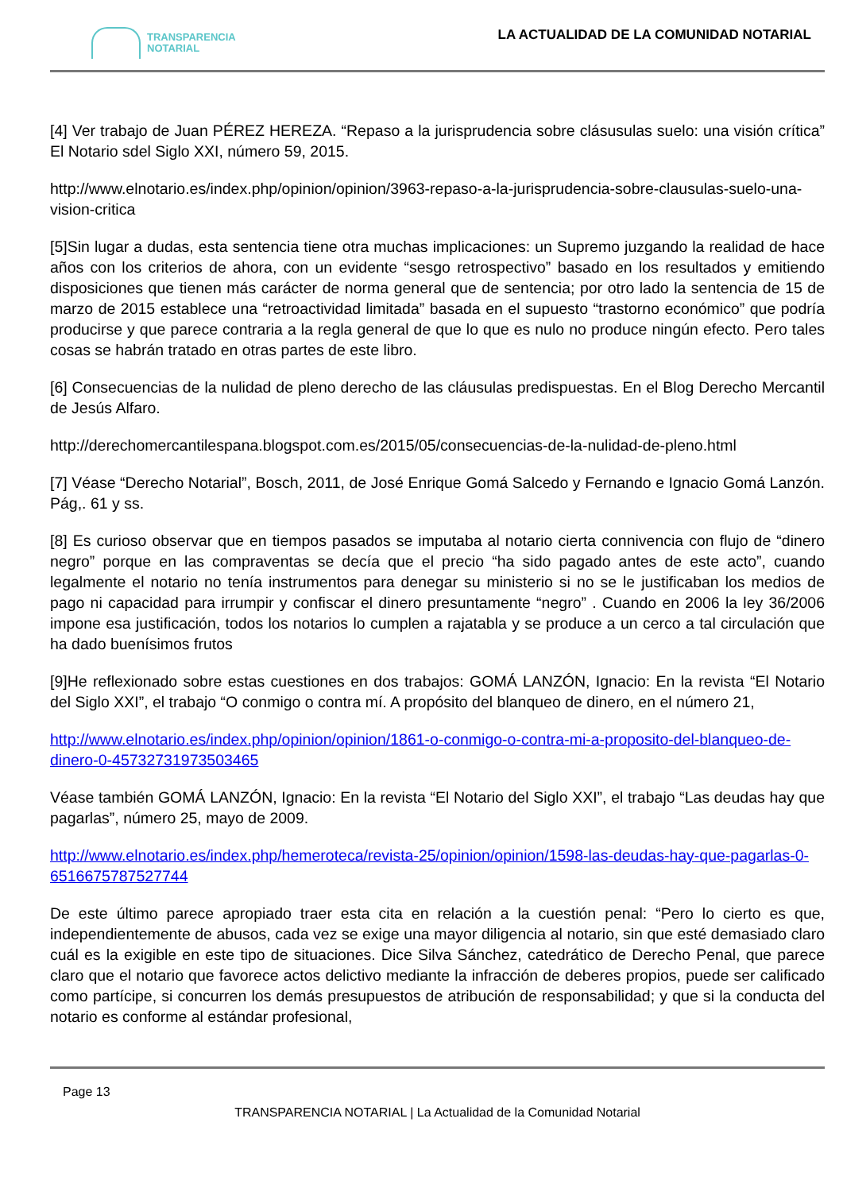TRANSPARENCIA
NOTARIAL
LA ACTUALIDAD DE LA COMUNIDAD NOTARIAL
[4] Ver trabajo de Juan PÉREZ HEREZA. “Repaso a la jurisprudencia sobre clásusulas suelo: una visión crítica” El Notario sdel Siglo XXI, número 59, 2015.
http://www.elnotario.es/index.php/opinion/opinion/3963-repaso-a-la-jurisprudencia-sobre-clausulas-suelo-una-vision-critica
[5]Sin lugar a dudas, esta sentencia tiene otra muchas implicaciones: un Supremo juzgando la realidad de hace años con los criterios de ahora, con un evidente “sesgo retrospectivo” basado en los resultados y emitiendo disposiciones que tienen más carácter de norma general que de sentencia; por otro lado la sentencia de 15 de marzo de 2015 establece una “retroactividad limitada” basada en el supuesto “trastorno económico” que podría producirse y que parece contraria a la regla general de que lo que es nulo no produce ningún efecto. Pero tales cosas se habrán tratado en otras partes de este libro.
[6] Consecuencias de la nulidad de pleno derecho de las cláusulas predispuestas. En el Blog Derecho Mercantil de Jesús Alfaro.
http://derechomercantilespana.blogspot.com.es/2015/05/consecuencias-de-la-nulidad-de-pleno.html
[7] Véase “Derecho Notarial”, Bosch, 2011, de José Enrique Gomá Salcedo y Fernando e Ignacio Gomá Lanzón. Pág,. 61 y ss.
[8] Es curioso observar que en tiempos pasados se imputaba al notario cierta connivencia con flujo de “dinero negro” porque en las compraventas se decía que el precio “ha sido pagado antes de este acto”, cuando legalmente el notario no tenía instrumentos para denegar su ministerio si no se le justificaban los medios de pago ni capacidad para irrumpir y confiscar el dinero presuntamente “negro” . Cuando en 2006 la ley 36/2006 impone esa justificación, todos los notarios lo cumplen a rajatabla y se produce a un cerco a tal circulación que ha dado buenísimos frutos
[9]He reflexionado sobre estas cuestiones en dos trabajos: GOMÁ LANZÓN, Ignacio: En la revista “El Notario del Siglo XXI”, el trabajo “O conmigo o contra mí. A propósito del blanqueo de dinero, en el número 21,
http://www.elnotario.es/index.php/opinion/opinion/1861-o-conmigo-o-contra-mi-a-proposito-del-blanqueo-de-dinero-0-4573273197350346​5
Véase también GOMÁ LANZÓN, Ignacio: En la revista “El Notario del Siglo XXI”, el trabajo “Las deudas hay que pagarlas”, número 25, mayo de 2009.
http://www.elnotario.es/index.php/hemeroteca/revista-25/opinion/opinion/1598-las-deudas-hay-que-pagarlas-0-6516675787527744
De este último parece apropiado traer esta cita en relación a la cuestión penal: “Pero lo cierto es que, independientemente de abusos, cada vez se exige una mayor diligencia al notario, sin que esté demasiado claro cuál es la exigible en este tipo de situaciones. Dice Silva Sánchez, catedrático de Derecho Penal, que parece claro que el notario que favorece actos delictivo mediante la infracción de deberes propios, puede ser calificado como partícipe, si concurren los demás presupuestos de atribución de responsabilidad; y que si la conducta del notario es conforme al estándar profesional,
Page 13
TRANSPARENCIA NOTARIAL | La Actualidad de la Comunidad Notarial